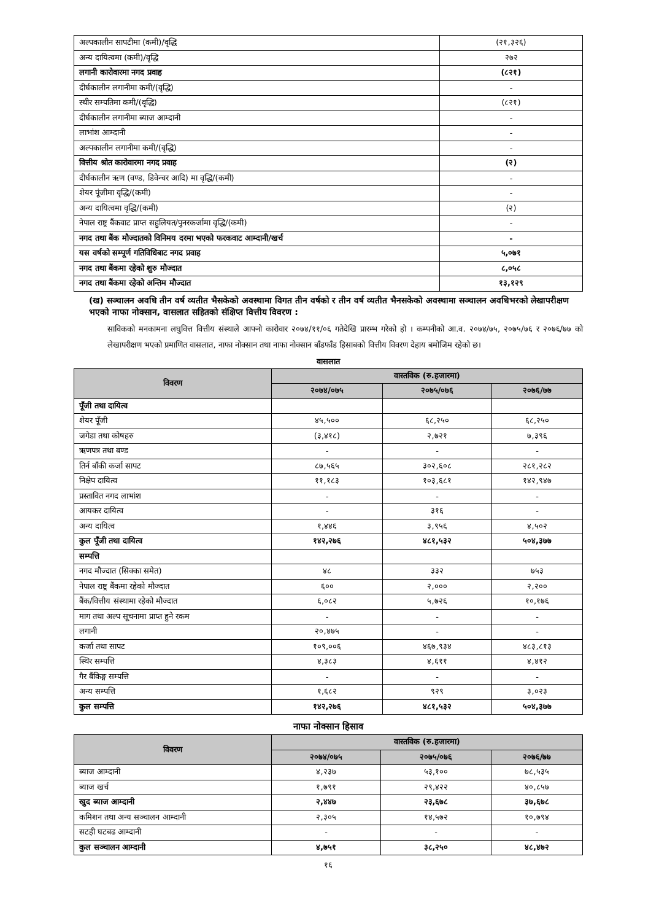| अल्पकालीन सापटीमा (कमी)/वृद्धि | (२१,३२६) |
| अन्य दायित्वमा (कमी)/वृद्धि | २७२ |
| लगानी कारोवारमा नगद प्रवाह | (८२१) |
| दीर्घकालीन लगानीमा कमी/(वृद्धि) | - |
| स्थीर सम्पतिमा कमी/(वृद्धि) | (८२१) |
| दीर्घकालीन लगानीमा ब्याज आम्दानी | - |
| लाभांश आम्दानी | - |
| अल्पकालीन लगानीमा कमी/(वृद्धि) | - |
| वित्तीय श्रोत कारोवारमा नगद प्रवाह | (२) |
| दीर्घकालीन ऋण (वण्ड, डिवेन्चर आदि) मा वृद्धि/(कमी) | - |
| शेयर पूंजीमा वृद्धि/(कमी) | - |
| अन्य दायित्वमा वृद्धि/(कमी) | (२) |
| नेपाल राष्ट्र बैंकवाट प्राप्त सहुलियत/पुनरकर्जामा वृद्धि/(कमी) | - |
| नगद तथा बैंक मौज्दातको विनिमय दरमा भएको फरकवाट आम्दानी/खर्च | - |
| यस वर्षको सम्पूर्ण गतिविधिबाट नगद प्रवाह | ५,०७१ |
| नगद तथा बैंकमा रहेको शुरु मौज्दात | ८,०५८ |
| नगद तथा बैंकमा रहेको अन्तिम मौज्दात | १३,१२९ |
(ख) सञ्चालन अवधि तीन वर्ष व्यतीत भैसकेको अवस्थामा विगत तीन वर्षको र तीन वर्ष व्यतीत भैनसकेको अवस्थामा सञ्चालन अवधिभरको लेखापरीक्षण भएको नाफा नोक्सान, वासलात सहितको संक्षिप्त वित्तीय विवरण :
साविकको मनकामना लघुवित्त वित्तीय संस्थाले आफ्नो कारोवार २०७४/११/०६ गतेदेखि प्रारम्भ गरेको हो । कम्पनीको आ.व. २०७४/७५, २०७५/७६ र २०७६/७७ को लेखापरीक्षण भएको प्रमाणित वासलात, नाफा नोक्सान तथा नाफा नोक्सान बाँडफाँड हिसाबको वित्तीय विवरण देहाय बमोजिम रहेको छ।
वासलात
| विवरण | वास्तविक (रु.हजारमा) | | |
| --- | --- | --- | --- |
| | २०७४/०७५ | २०७५/०७६ | २०७६/७७ |
| पूँजी तथा दायित्व | | | |
| शेयर पूँजी | ४५,५०० | ६८,२५० | ६८,२५० |
| जगेडा तथा कोषहरु | (३,४१८) | २,७२१ | ७,३९६ |
| ऋणपत्र तथा बण्ड | - | - | - |
| तिर्न बाँकी कर्जा सापट | ८७,५६५ | ३०२,६०८ | २८१,२८२ |
| निक्षेप दायित्व | ११,१८३ | १०३,६८१ | १४२,९४७ |
| प्रस्तावित नगद लाभांश | - | - | - |
| आयकर दायित्व | - | ३१६ | - |
| अन्य दायित्व | १,४४६ | ३,९५६ | ४,५०२ |
| कुल पूँजी तथा दायित्व | १४२,२७६ | ४८१,५३२ | ५०४,३७७ |
| सम्पत्ति | | | |
| नगद मौज्दात (सिक्का समेत) | ४८ | ३३२ | ७५३ |
| नेपाल राष्ट्र बैंकमा रहेको मौज्दात | ६०० | २,००० | २,२०० |
| बैंक/वित्तीय संस्थामा रहेको मौज्दात | ६,०८२ | ५,७२६ | १०,१७६ |
| माग तथा अल्प सूचनामा प्राप्त हुने रकम | - | - | - |
| लगानी | २०,४७५ | - | - |
| कर्जा तथा सापट | १०९,००६ | ४६७,९३४ | ४८३,८१३ |
| स्थिर सम्पत्ति | ४,३८३ | ४,६११ | ४,४१२ |
| गैर बैंकिङ्ग सम्पत्ति | - | - | - |
| अन्य सम्पत्ति | १,६८२ | ९२९ | ३,०२३ |
| कुल सम्पत्ति | १४२,२७६ | ४८१,५३२ | ५०४,३७७ |
नाफा नोक्सान हिसाव
| विवरण | वास्तविक (रु.हजारमा) | | |
| --- | --- | --- | --- |
| | २०७४/०७५ | २०७५/०७६ | २०७६/७७ |
| ब्याज आम्दानी | ४,२३७ | ५३,१०० | ७८,५३५ |
| ब्याज खर्च | १,७९१ | २९,४२२ | ४०,८५७ |
| खुद ब्याज आम्दानी | २,४४७ | २३,६७८ | ३७,६७८ |
| कमिशन तथा अन्य सञ्चालन आम्दानी | २,३०५ | १४,५७२ | १०,७९४ |
| सटही घटबढ आम्दानी | - | - | - |
| कुल सञ्चालन आम्दानी | ४,७५१ | ३८,२५० | ४८,४७२ |
१६